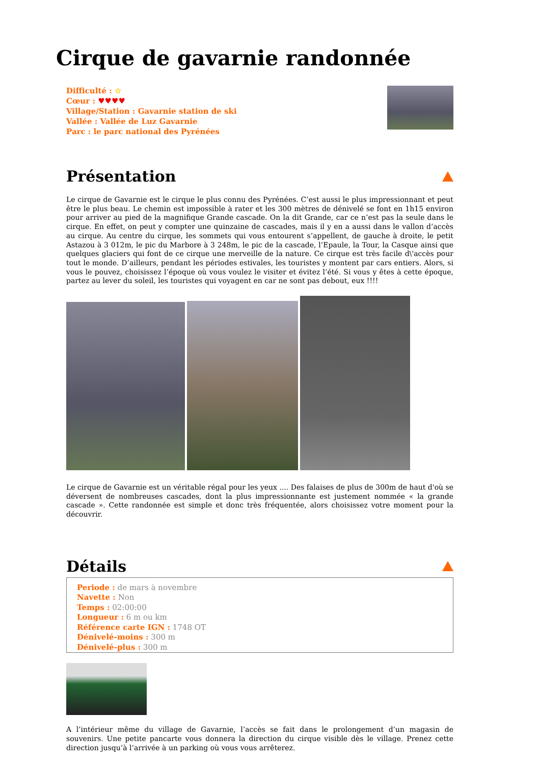Cirque de gavarnie randonnée
Difficulté : ☆
Cœur : ♥♥♥♥
Village/Station : Gavarnie station de ski
Vallée : Vallée de Luz Gavarnie
Parc : le parc national des Pyrénées
Présentation
Le cirque de Gavarnie est le cirque le plus connu des Pyrénées. C’est aussi le plus impressionnant et peut être le plus beau. Le chemin est impossible à rater et les 300 mètres de dénivelé se font en 1h15 environ pour arriver au pied de la magnifique Grande cascade. On la dit Grande, car ce n’est pas la seule dans le cirque. En effet, on peut y compter une quinzaine de cascades, mais il y en a aussi dans le vallon d’accès au cirque. Au centre du cirque, les sommets qui vous entourent s’appellent, de gauche à droite, le petit Astazou à 3 012m, le pic du Marbore à 3 248m, le pic de la cascade, l’Epaule, la Tour, la Casque ainsi que quelques glaciers qui font de ce cirque une merveille de la nature. Ce cirque est très facile d\'accès pour tout le monde. D’ailleurs, pendant les périodes estivales, les touristes y montent par cars entiers. Alors, si vous le pouvez, choisissez l’époque où vous voulez le visiter et évitez l’été. Si vous y êtes à cette époque, partez au lever du soleil, les touristes qui voyagent en car ne sont pas debout, eux !!!!
Le cirque de Gavarnie est un véritable régal pour les yeux .... Des falaises de plus de 300m de haut d'où se déversent de nombreuses cascades, dont la plus impressionnante est justement nommée « la grande cascade ». Cette randonnée est simple et donc très fréquentée, alors choisissez votre moment pour la découvrir.
Détails
Periode : de mars à novembre
Navette : Non
Temps : 02:00:00
Longueur : 6 m ou km
Référence carte IGN : 1748 OT
Dénivelé-moins : 300 m
Dénivelé-plus : 300 m
A l’intérieur même du village de Gavarnie, l’accès se fait dans le prolongement d’un magasin de souvenirs. Une petite pancarte vous donnera la direction du cirque visible dès le village. Prenez cette direction jusqu’à l’arrivée à un parking où vous vous arrêterez.